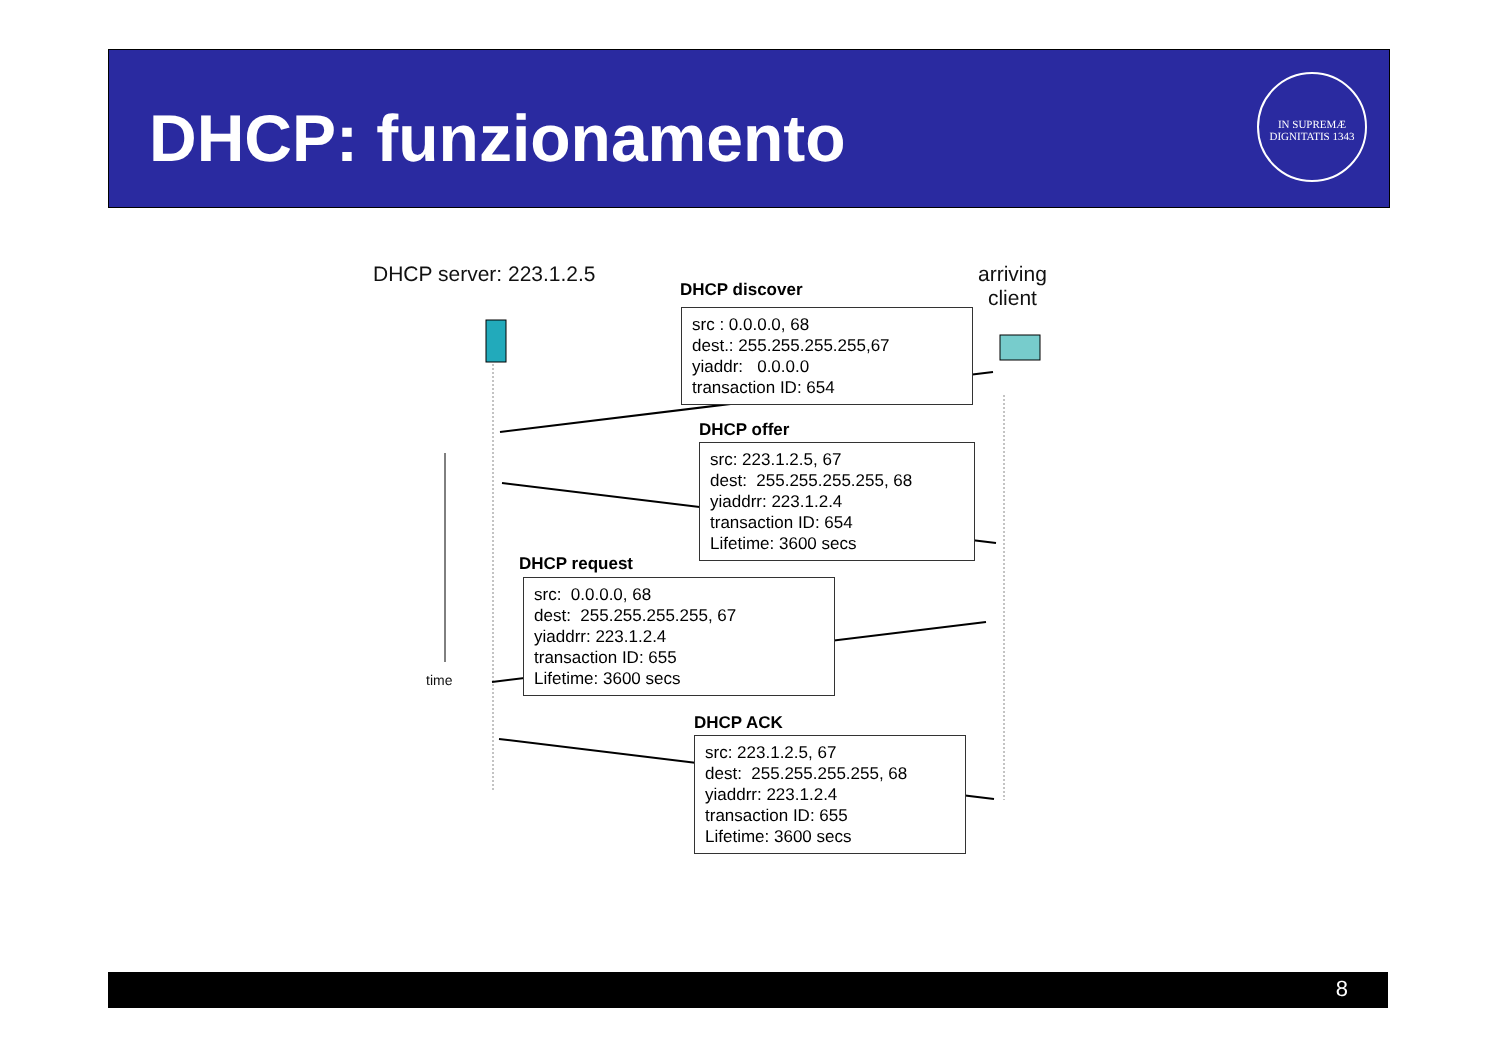DHCP: funzionamento
IN SUPREMÆ DIGNITATIS 1343
DHCP server: 223.1.2.5
arriving
client
DHCP discover
src : 0.0.0.0, 68
dest.: 255.255.255.255,67
yiaddr: 0.0.0.0
transaction ID: 654
DHCP offer
src: 223.1.2.5, 67
dest: 255.255.255.255, 68
yiaddrr: 223.1.2.4
transaction ID: 654
Lifetime: 3600 secs
DHCP request
src: 0.0.0.0, 68
dest: 255.255.255.255, 67
yiaddrr: 223.1.2.4
transaction ID: 655
Lifetime: 3600 secs
time
DHCP ACK
src: 223.1.2.5, 67
dest: 255.255.255.255, 68
yiaddrr: 223.1.2.4
transaction ID: 655
Lifetime: 3600 secs
8